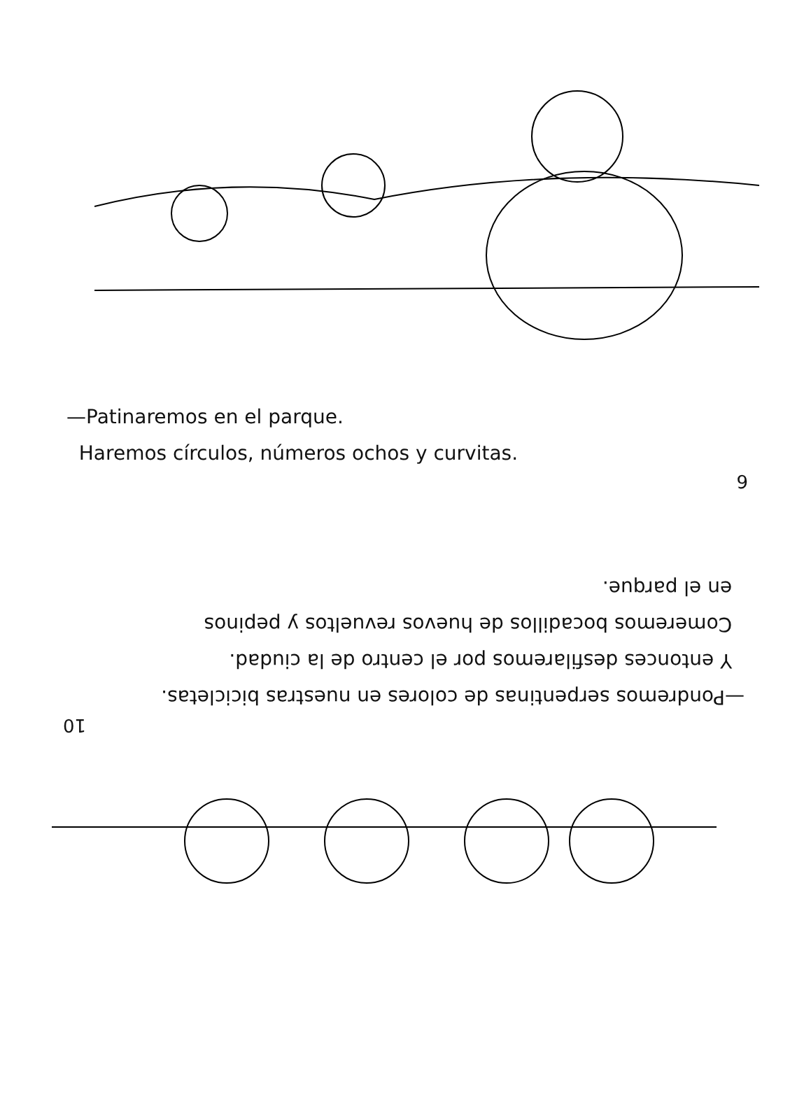—Patinaremos en el parque.
Haremos círculos, números ochos y curvitas.
9
10
—Pondremos serpentinas de colores en nuestras bicicletas.
Y entonces desfilaremos por el centro de la ciudad.
Comeremos bocadillos de huevos revueltos y pepinos
en el parque.